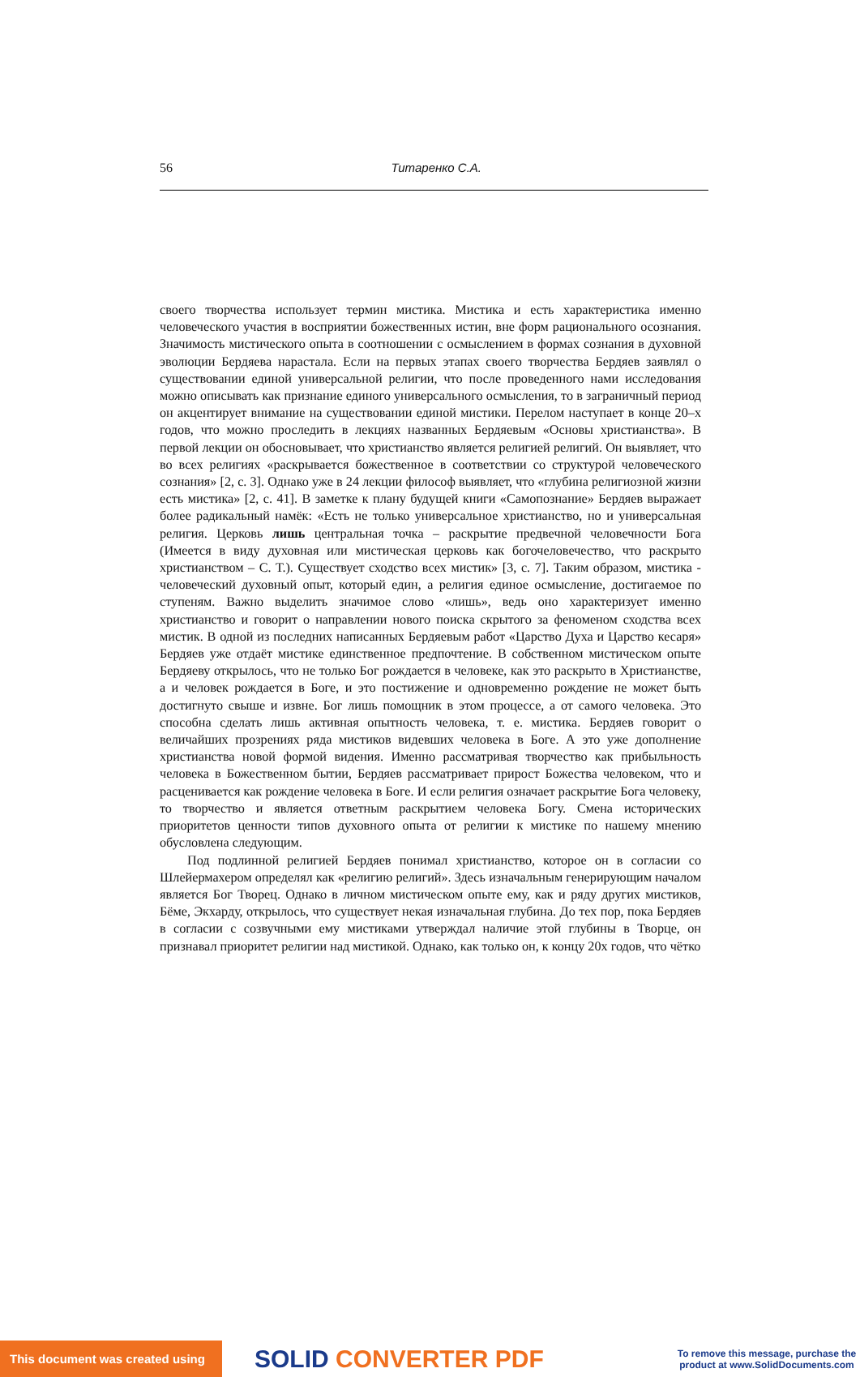56 Титаренко С.А.
своего творчества использует термин мистика. Мистика и есть характеристика именно человеческого участия в восприятии божественных истин, вне форм рационального осознания. Значимость мистического опыта в соотношении с осмыслением в формах сознания в духовной эволюции Бердяева нарастала. Если на первых этапах своего творчества Бердяев заявлял о существовании единой универсальной религии, что после проведенного нами исследования можно описывать как признание единого универсального осмысления, то в заграничный период он акцентирует внимание на существовании единой мистики. Перелом наступает в конце 20–х годов, что можно проследить в лекциях названных Бердяевым «Основы христианства». В первой лекции он обосновывает, что христианство является религией религий. Он выявляет, что во всех религиях «раскрывается божественное в соответствии со структурой человеческого сознания» [2, с. 3]. Однако уже в 24 лекции философ выявляет, что «глубина религиозной жизни есть мистика» [2, с. 41]. В заметке к плану будущей книги «Самопознание» Бердяев выражает более радикальный намёк: «Есть не только универсальное христианство, но и универсальная религия. Церковь лишь центральная точка – раскрытие предвечной человечности Бога (Имеется в виду духовная или мистическая церковь как богочеловечество, что раскрыто христианством – С. Т.). Существует сходство всех мистик» [3, с. 7]. Таким образом, мистика - человеческий духовный опыт, который един, а религия единое осмысление, достигаемое по ступеням. Важно выделить значимое слово «лишь», ведь оно характеризует именно христианство и говорит о направлении нового поиска скрытого за феноменом сходства всех мистик. В одной из последних написанных Бердяевым работ «Царство Духа и Царство кесаря» Бердяев уже отдаёт мистике единственное предпочтение. В собственном мистическом опыте Бердяеву открылось, что не только Бог рождается в человеке, как это раскрыто в Христианстве, а и человек рождается в Боге, и это постижение и одновременно рождение не может быть достигнуто свыше и извне. Бог лишь помощник в этом процессе, а от самого человека. Это способна сделать лишь активная опытность человека, т. е. мистика. Бердяев говорит о величайших прозрениях ряда мистиков видевших человека в Боге. А это уже дополнение христианства новой формой видения. Именно рассматривая творчество как прибыльность человека в Божественном бытии, Бердяев рассматривает прирост Божества человеком, что и расценивается как рождение человека в Боге. И если религия означает раскрытие Бога человеку, то творчество и является ответным раскрытием человека Богу. Смена исторических приоритетов ценности типов духовного опыта от религии к мистике по нашему мнению обусловлена следующим.
Под подлинной религией Бердяев понимал христианство, которое он в согласии со Шлейермахером определял как «религию религий». Здесь изначальным генерирующим началом является Бог Творец. Однако в личном мистическом опыте ему, как и ряду других мистиков, Бёме, Экхарду, открылось, что существует некая изначальная глубина. До тех пор, пока Бердяев в согласии с созвучными ему мистиками утверждал наличие этой глубины в Творце, он признавал приоритет религии над мистикой. Однако, как только он, к концу 20х годов, что чётко
This document was created using
SOLID CONVERTER PDF
To remove this message, purchase the product at www.SolidDocuments.com